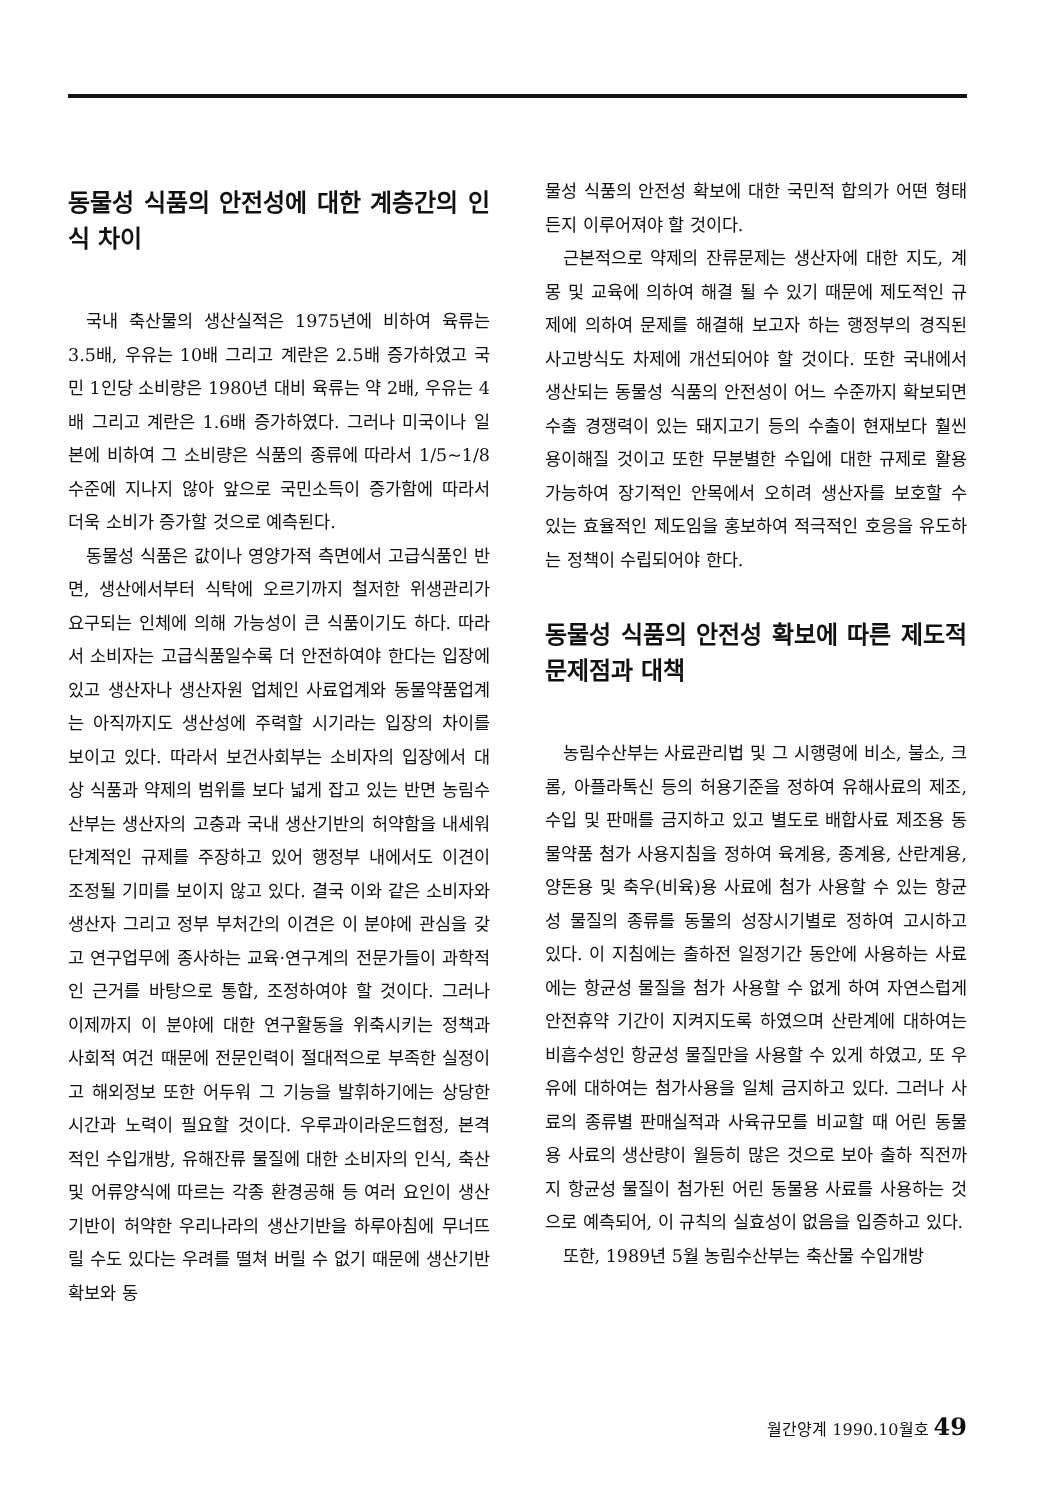동물성 식품의 안전성에 대한 계층간의 인식 차이
국내 축산물의 생산실적은 1975년에 비하여 육류는 3.5배, 우유는 10배 그리고 계란은 2.5배 증가하였고 국민 1인당 소비량은 1980년 대비 육류는 약 2배, 우유는 4배 그리고 계란은 1.6배 증가하였다. 그러나 미국이나 일본에 비하여 그 소비량은 식품의 종류에 따라서 1/5~1/8 수준에 지나지 않아 앞으로 국민소득이 증가함에 따라서 더욱 소비가 증가할 것으로 예측된다.
동물성 식품은 값이나 영양가적 측면에서 고급식품인 반면, 생산에서부터 식탁에 오르기까지 철저한 위생관리가 요구되는 인체에 의해 가능성이 큰 식품이기도 하다. 따라서 소비자는 고급식품일수록 더 안전하여야 한다는 입장에 있고 생산자나 생산자원 업체인 사료업계와 동물약품업계는 아직까지도 생산성에 주력할 시기라는 입장의 차이를 보이고 있다. 따라서 보건사회부는 소비자의 입장에서 대상 식품과 약제의 범위를 보다 넓게 잡고 있는 반면 농림수산부는 생산자의 고충과 국내 생산기반의 허약함을 내세워 단계적인 규제를 주장하고 있어 행정부 내에서도 이견이 조정될 기미를 보이지 않고 있다. 결국 이와 같은 소비자와 생산자 그리고 정부 부처간의 이견은 이 분야에 관심을 갖고 연구업무에 종사하는 교육·연구계의 전문가들이 과학적인 근거를 바탕으로 통합, 조정하여야 할 것이다. 그러나 이제까지 이 분야에 대한 연구활동을 위축시키는 정책과 사회적 여건 때문에 전문인력이 절대적으로 부족한 실정이고 해외정보 또한 어두워 그 기능을 발휘하기에는 상당한 시간과 노력이 필요할 것이다. 우루과이라운드협정, 본격적인 수입개방, 유해잔류 물질에 대한 소비자의 인식, 축산 및 어류양식에 따르는 각종 환경공해 등 여러 요인이 생산기반이 허약한 우리나라의 생산기반을 하루아침에 무너뜨릴 수도 있다는 우려를 떨쳐 버릴 수 없기 때문에 생산기반 확보와 동
물성 식품의 안전성 확보에 대한 국민적 합의가 어떤 형태든지 이루어져야 할 것이다.
근본적으로 약제의 잔류문제는 생산자에 대한 지도, 계몽 및 교육에 의하여 해결 될 수 있기 때문에 제도적인 규제에 의하여 문제를 해결해 보고자 하는 행정부의 경직된 사고방식도 차제에 개선되어야 할 것이다. 또한 국내에서 생산되는 동물성 식품의 안전성이 어느 수준까지 확보되면 수출 경쟁력이 있는 돼지고기 등의 수출이 현재보다 훨씬 용이해질 것이고 또한 무분별한 수입에 대한 규제로 활용가능하여 장기적인 안목에서 오히려 생산자를 보호할 수 있는 효율적인 제도임을 홍보하여 적극적인 호응을 유도하는 정책이 수립되어야 한다.
동물성 식품의 안전성 확보에 따른 제도적 문제점과 대책
농림수산부는 사료관리법 및 그 시행령에 비소, 불소, 크롬, 아플라톡신 등의 허용기준을 정하여 유해사료의 제조, 수입 및 판매를 금지하고 있고 별도로 배합사료 제조용 동물약품 첨가 사용지침을 정하여 육계용, 종계용, 산란계용, 양돈용 및 축우(비육)용 사료에 첨가 사용할 수 있는 항균성 물질의 종류를 동물의 성장시기별로 정하여 고시하고 있다. 이 지침에는 출하전 일정기간 동안에 사용하는 사료에는 항균성 물질을 첨가 사용할 수 없게 하여 자연스럽게 안전휴약 기간이 지켜지도록 하였으며 산란계에 대하여는 비흡수성인 항균성 물질만을 사용할 수 있게 하였고, 또 우유에 대하여는 첨가사용을 일체 금지하고 있다. 그러나 사료의 종류별 판매실적과 사육규모를 비교할 때 어린 동물용 사료의 생산량이 월등히 많은 것으로 보아 출하 직전까지 항균성 물질이 첨가된 어린 동물용 사료를 사용하는 것으로 예측되어, 이 규칙의 실효성이 없음을 입증하고 있다.
또한, 1989년 5월 농림수산부는 축산물 수입개방
월간양계 1990.10월호 49